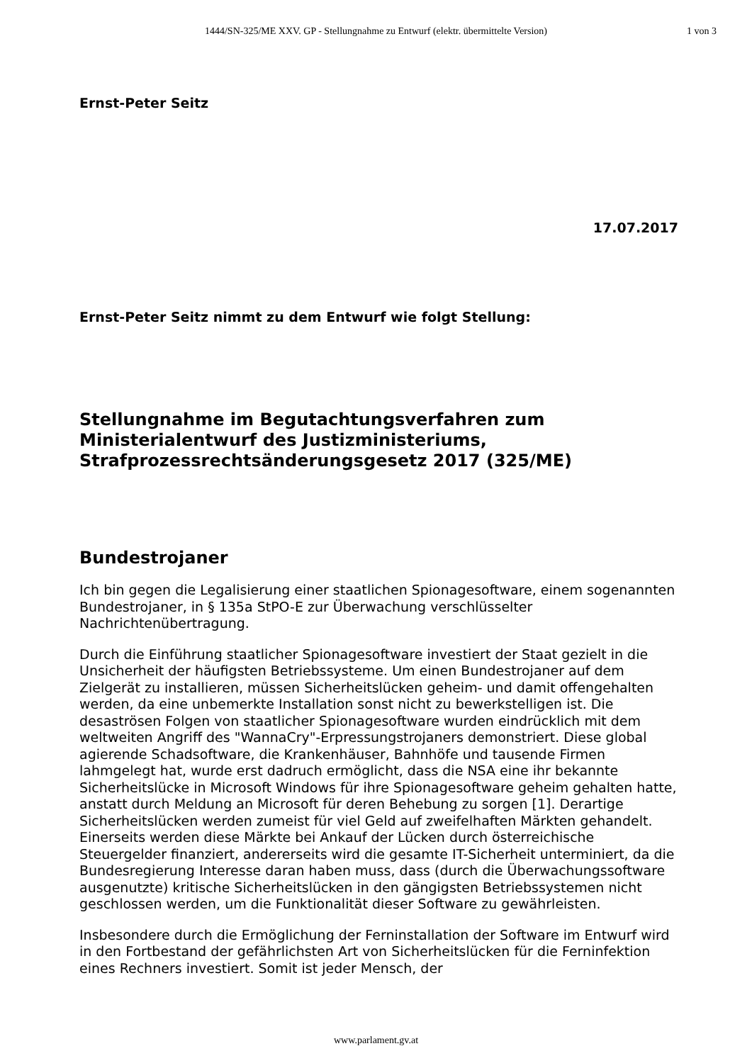1444/SN-325/ME XXV. GP - Stellungnahme zu Entwurf (elektr. übermittelte Version)
1 von 3
Ernst-Peter Seitz
17.07.2017
Ernst-Peter Seitz nimmt zu dem Entwurf wie folgt Stellung:
Stellungnahme im Begutachtungsverfahren zum Ministerialentwurf des Justizministeriums, Strafprozessrechtsänderungsgesetz 2017 (325/ME)
Bundestrojaner
Ich bin gegen die Legalisierung einer staatlichen Spionagesoftware, einem sogenannten Bundestrojaner, in § 135a StPO-E zur Überwachung verschlüsselter Nachrichtenübertragung.
Durch die Einführung staatlicher Spionagesoftware investiert der Staat gezielt in die Unsicherheit der häufigsten Betriebssysteme. Um einen Bundestrojaner auf dem Zielgerät zu installieren, müssen Sicherheitslücken geheim- und damit offengehalten werden, da eine unbemerkte Installation sonst nicht zu bewerkstelligen ist. Die desaströsen Folgen von staatlicher Spionagesoftware wurden eindrücklich mit dem weltweiten Angriff des "WannaCry"-Erpressungstrojaners demonstriert. Diese global agierende Schadsoftware, die Krankenhäuser, Bahnhöfe und tausende Firmen lahmgelegt hat, wurde erst dadruch ermöglicht, dass die NSA eine ihr bekannte Sicherheitslücke in Microsoft Windows für ihre Spionagesoftware geheim gehalten hatte, anstatt durch Meldung an Microsoft für deren Behebung zu sorgen [1]. Derartige Sicherheitslücken werden zumeist für viel Geld auf zweifelhaften Märkten gehandelt. Einerseits werden diese Märkte bei Ankauf der Lücken durch österreichische Steuergelder finanziert, andererseits wird die gesamte IT-Sicherheit unterminiert, da die Bundesregierung Interesse daran haben muss, dass (durch die Überwachungssoftware ausgenutzte) kritische Sicherheitslücken in den gängigsten Betriebssystemen nicht geschlossen werden, um die Funktionalität dieser Software zu gewährleisten.
Insbesondere durch die Ermöglichung der Ferninstallation der Software im Entwurf wird in den Fortbestand der gefährlichsten Art von Sicherheitslücken für die Ferninfektion eines Rechners investiert. Somit ist jeder Mensch, der
www.parlament.gv.at